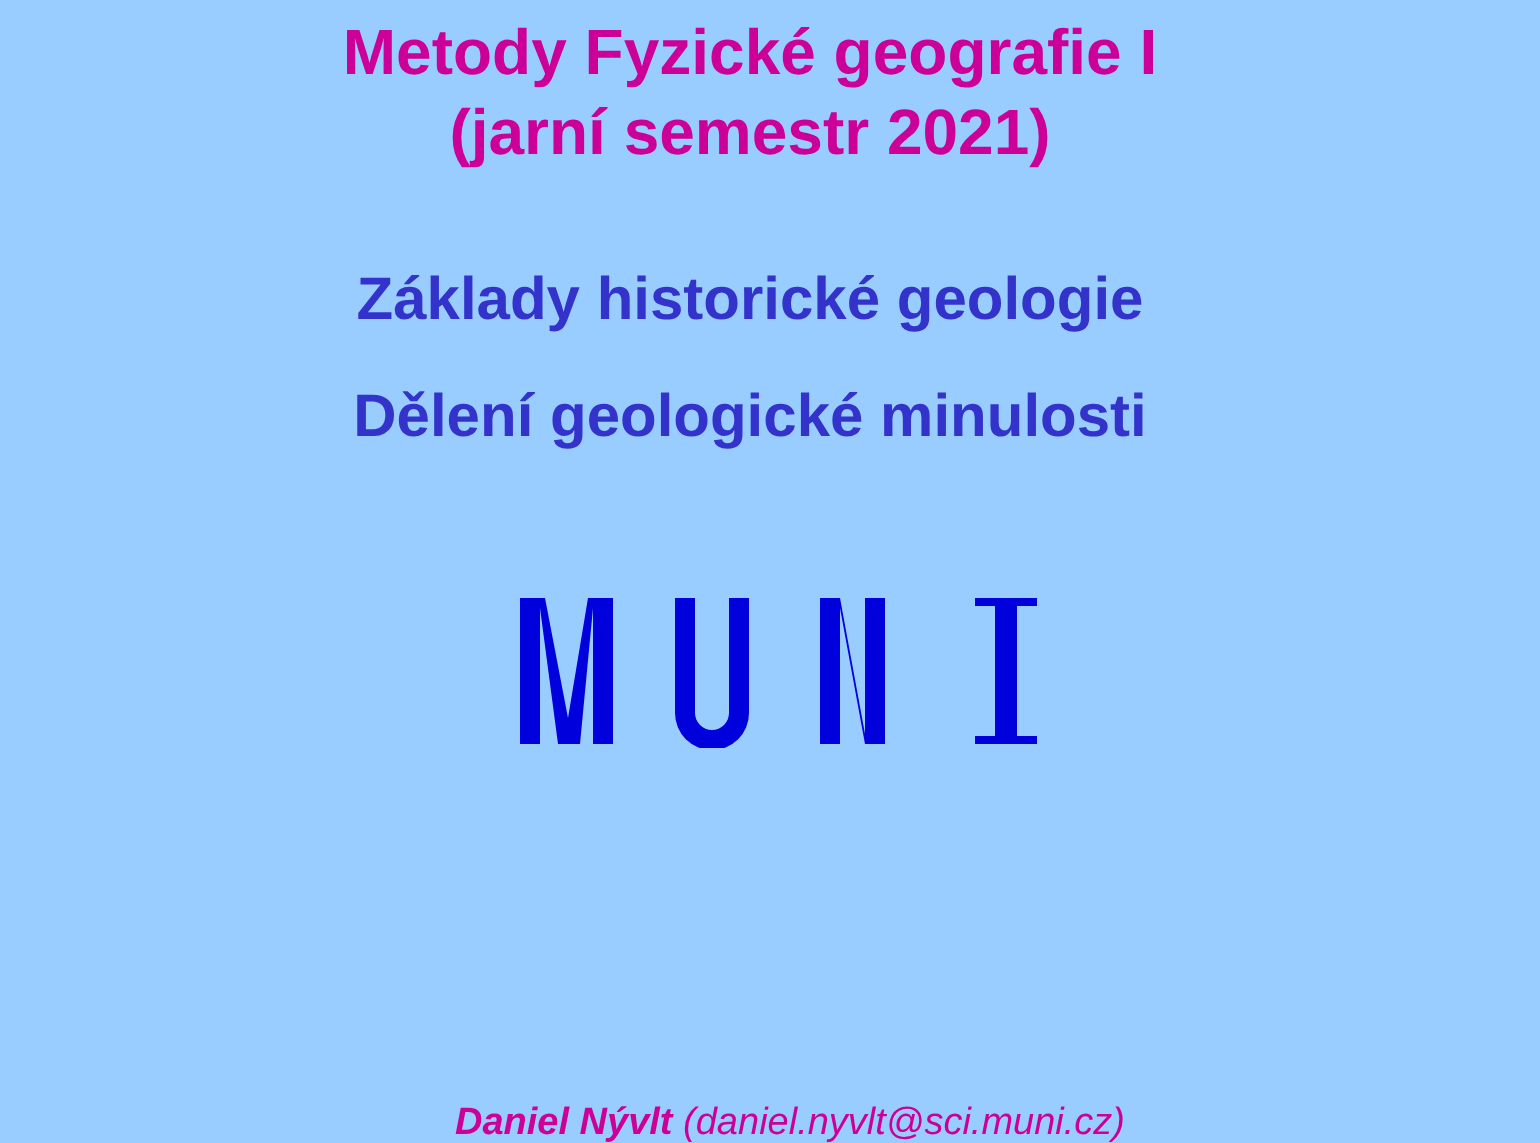Metody Fyzické geografie I
(jarní semestr 2021)
Základy historické geologie
Dělení geologické minulosti
Daniel Nývlt (daniel.nyvlt@sci.muni.cz)